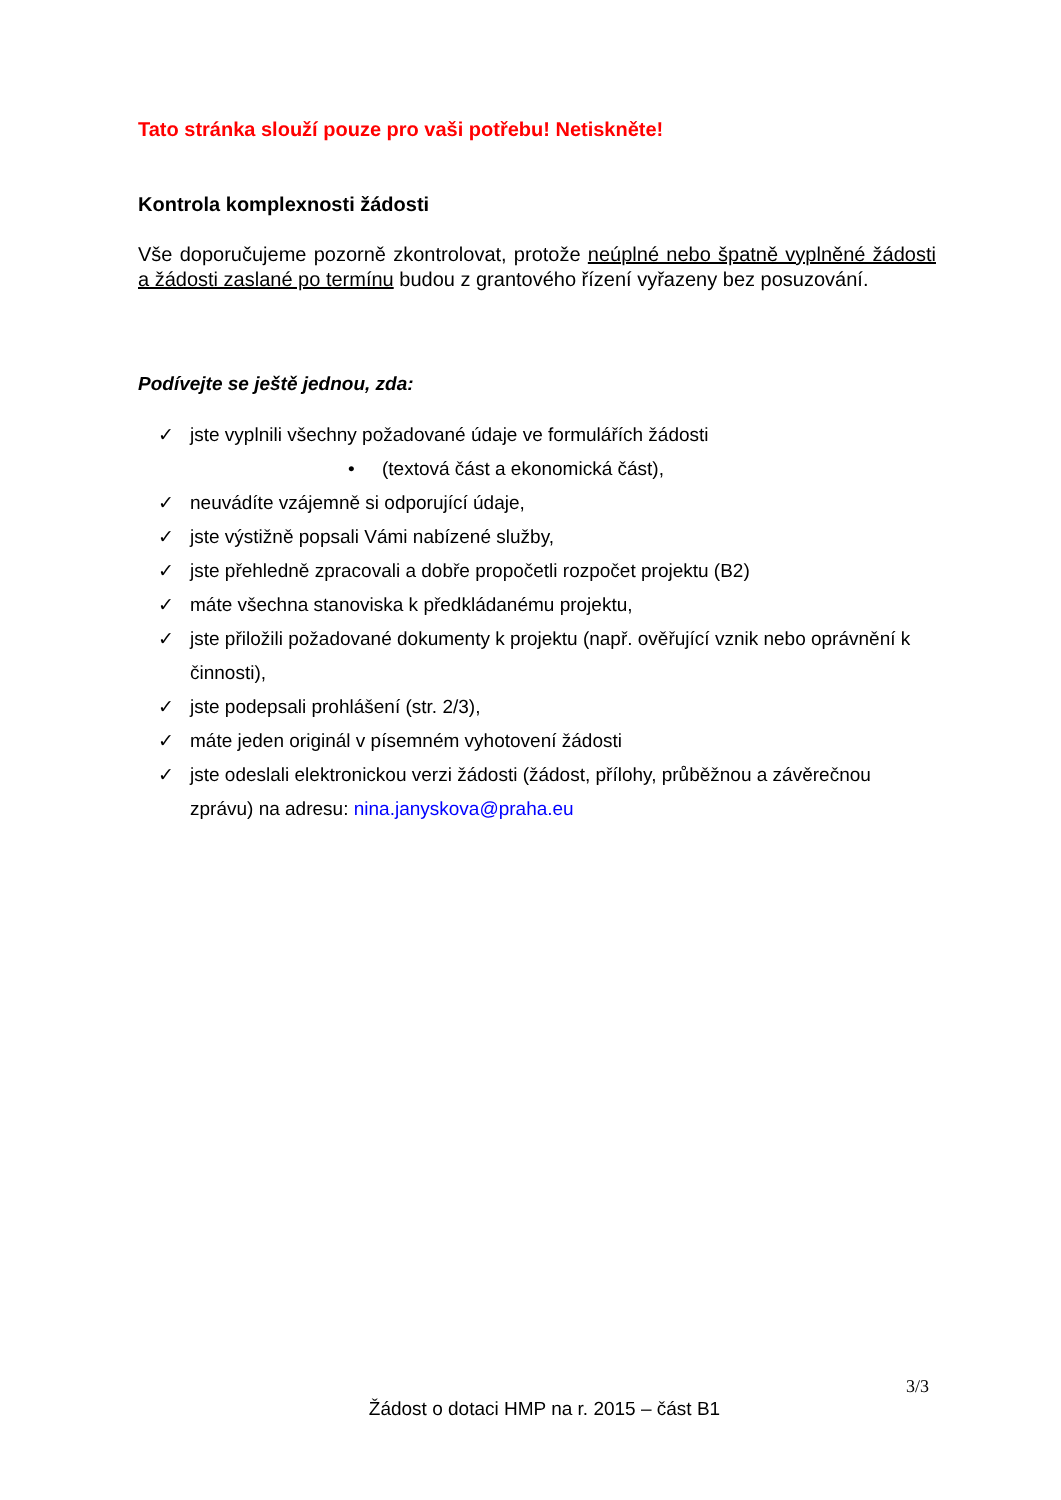Tato stránka slouží pouze pro vaši potřebu! Netiskněte!
Kontrola komplexnosti žádosti
Vše doporučujeme pozorně zkontrolovat, protože neúplné nebo špatně vyplněné žádosti a žádosti zaslané po termínu budou z grantového řízení vyřazeny bez posuzování.
Podívejte se ještě jednou, zda:
✓ jste vyplnili všechny požadované údaje ve formulářích žádosti
• (textová část a ekonomická část),
✓ neuvádíte vzájemně si odporující údaje,
✓ jste výstižně popsali Vámi nabízené služby,
✓ jste přehledně zpracovali a dobře propočetli rozpočet projektu (B2)
✓ máte všechna stanoviska k předkládanému projektu,
✓ jste přiložili požadované dokumenty k projektu (např. ověřující vznik nebo oprávnění k činnosti),
✓ jste podepsali prohlášení (str. 2/3),
✓ máte jeden originál v písemném vyhotovení žádosti
✓ jste odeslali elektronickou verzi žádosti (žádost, přílohy, průběžnou a závěrečnou zprávu) na adresu: nina.janyskova@praha.eu
3/3
Žádost o dotaci HMP na r. 2015 – část B1